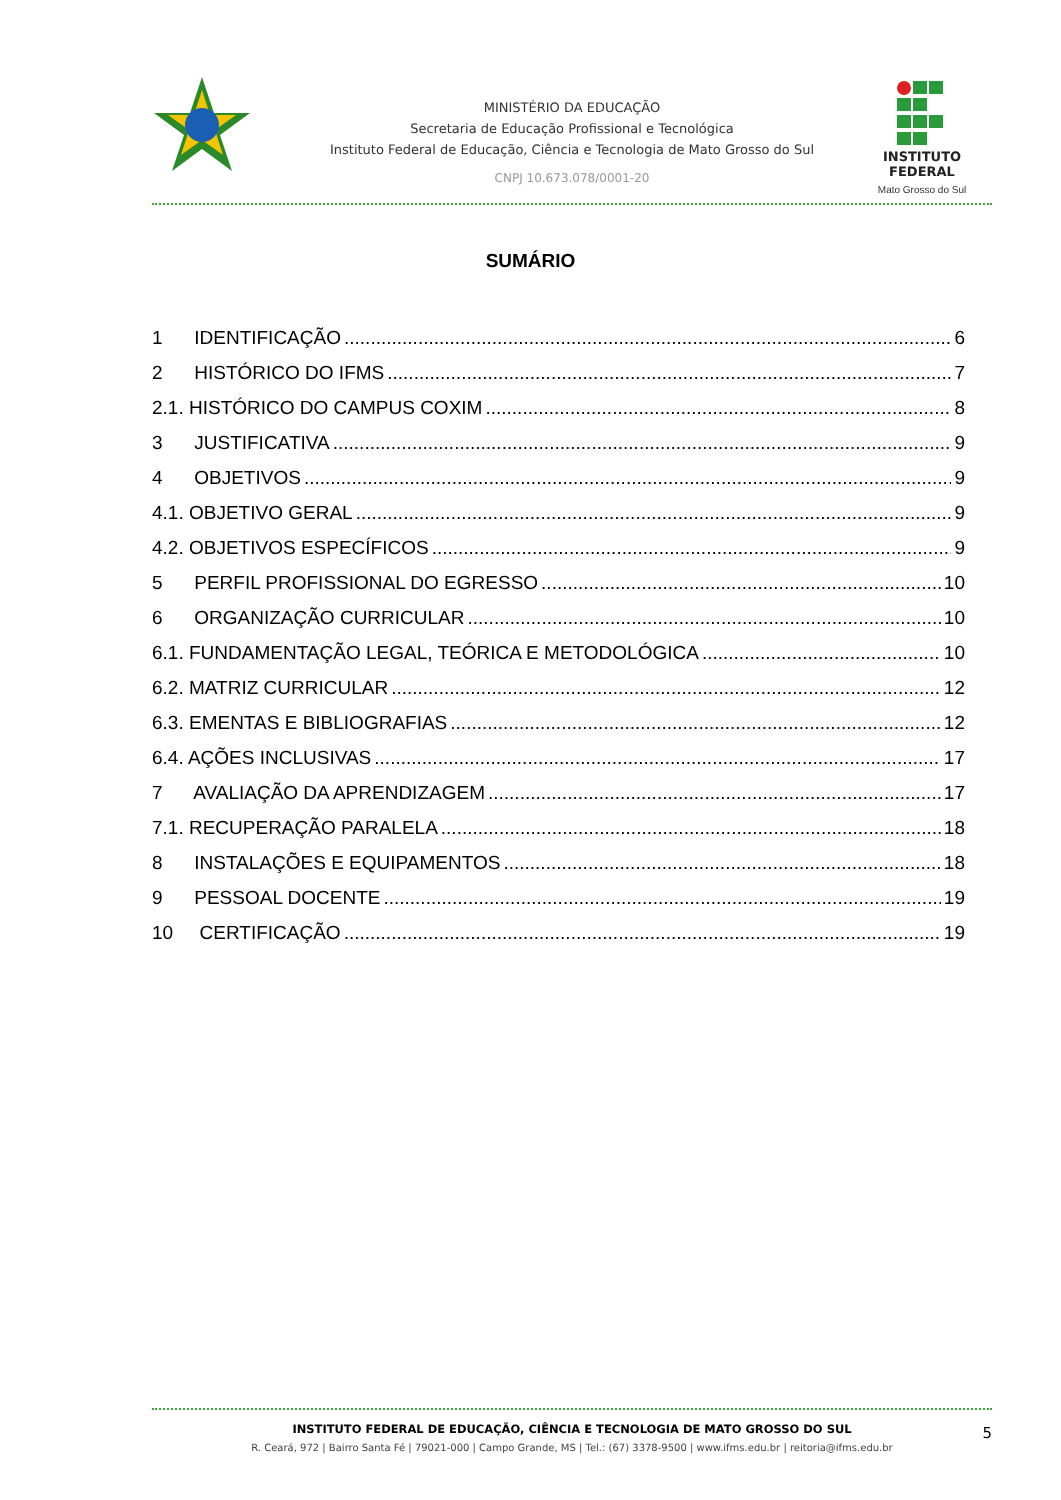MINISTÉRIO DA EDUCAÇÃO
Secretaria de Educação Profissional e Tecnológica
Instituto Federal de Educação, Ciência e Tecnologia de Mato Grosso do Sul
CNPJ 10.673.078/0001-20
INSTITUTO FEDERAL
Mato Grosso do Sul
SUMÁRIO
1 IDENTIFICAÇÃO 6
2 HISTÓRICO DO IFMS 7
2.1. HISTÓRICO DO CAMPUS COXIM 8
3 JUSTIFICATIVA 9
4 OBJETIVOS 9
4.1. OBJETIVO GERAL 9
4.2. OBJETIVOS ESPECÍFICOS 9
5 PERFIL PROFISSIONAL DO EGRESSO 10
6 ORGANIZAÇÃO CURRICULAR 10
6.1. FUNDAMENTAÇÃO LEGAL, TEÓRICA E METODOLÓGICA 10
6.2. MATRIZ CURRICULAR 12
6.3. EMENTAS E BIBLIOGRAFIAS 12
6.4. AÇÕES INCLUSIVAS 17
7 AVALIAÇÃO DA APRENDIZAGEM 17
7.1. RECUPERAÇÃO PARALELA 18
8 INSTALAÇÕES E EQUIPAMENTOS 18
9 PESSOAL DOCENTE 19
10 CERTIFICAÇÃO 19
INSTITUTO FEDERAL DE EDUCAÇÃO, CIÊNCIA E TECNOLOGIA DE MATO GROSSO DO SUL
R. Ceará, 972 | Bairro Santa Fé | 79021-000 | Campo Grande, MS | Tel.: (67) 3378-9500 | www.ifms.edu.br | reitoria@ifms.edu.br
5